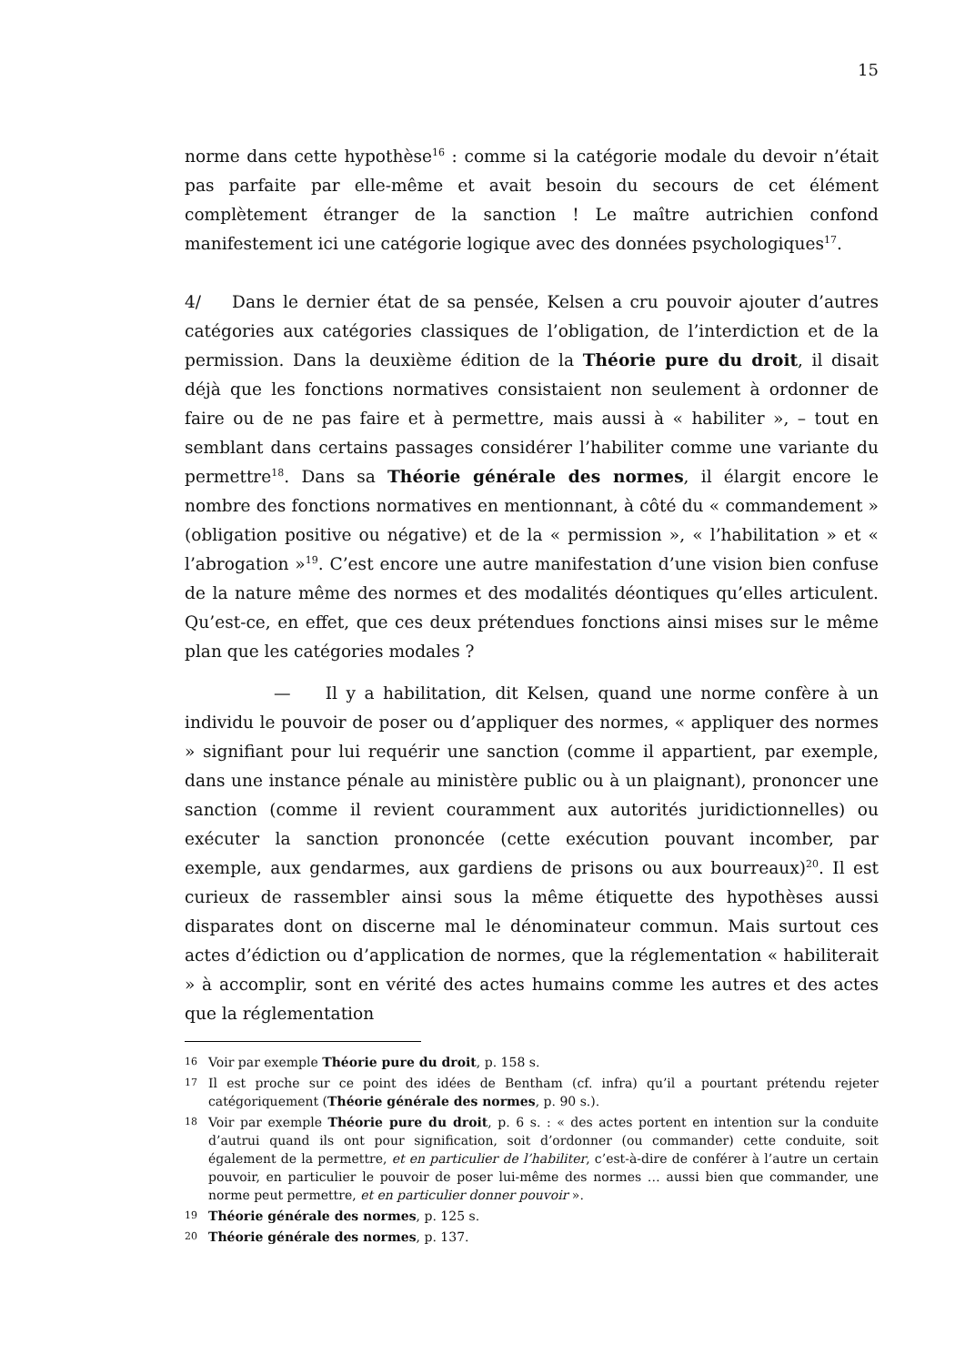15
norme dans cette hypothèse<sup>16</sup> : comme si la catégorie modale du devoir n’était pas parfaite par elle-même et avait besoin du secours de cet élément complètement étranger de la sanction ! Le maître autrichien confond manifestement ici une catégorie logique avec des données psychologiques<sup>17</sup>.
4/ Dans le dernier état de sa pensée, Kelsen a cru pouvoir ajouter d’autres catégories aux catégories classiques de l’obligation, de l’interdiction et de la permission. Dans la deuxième édition de la Théorie pure du droit, il disait déjà que les fonctions normatives consistaient non seulement à ordonner de faire ou de ne pas faire et à permettre, mais aussi à « habiliter », – tout en semblant dans certains passages considérer l’habiliter comme une variante du permettre<sup>18</sup>. Dans sa Théorie générale des normes, il élargit encore le nombre des fonctions normatives en mentionnant, à côté du « commandement » (obligation positive ou négative) et de la « permission », « l’habilitation » et « l’abrogation »<sup>19</sup>. C’est encore une autre manifestation d’une vision bien confuse de la nature même des normes et des modalités déontiques qu’elles articulent. Qu’est-ce, en effet, que ces deux prétendues fonctions ainsi mises sur le même plan que les catégories modales ?
— Il y a habilitation, dit Kelsen, quand une norme confère à un individu le pouvoir de poser ou d’appliquer des normes, « appliquer des normes » signifiant pour lui requérir une sanction (comme il appartient, par exemple, dans une instance pénale au ministère public ou à un plaignant), prononcer une sanction (comme il revient couramment aux autorités juridictionnelles) ou exécuter la sanction prononcée (cette exécution pouvant incomber, par exemple, aux gendarmes, aux gardiens de prisons ou aux bourreaux)<sup>20</sup>. Il est curieux de rassembler ainsi sous la même étiquette des hypothèses aussi disparates dont on discerne mal le dénominateur commun. Mais surtout ces actes d’édiction ou d’application de normes, que la réglementation « habiliterait » à accomplir, sont en vérité des actes humains comme les autres et des actes que la réglementation
16 Voir par exemple Théorie pure du droit, p. 158 s.
17 Il est proche sur ce point des idées de Bentham (cf. infra) qu’il a pourtant prétendu rejeter catégoriquement (Théorie générale des normes, p. 90 s.).
18 Voir par exemple Théorie pure du droit, p. 6 s. : « des actes portent en intention sur la conduite d’autrui quand ils ont pour signification, soit d’ordonner (ou commander) cette conduite, soit également de la permettre, et en particulier de l’habiliter, c’est-à-dire de conférer à l’autre un certain pouvoir, en particulier le pouvoir de poser lui-même des normes … aussi bien que commander, une norme peut permettre, et en particulier donner pouvoir ».
19 Théorie générale des normes, p. 125 s.
20 Théorie générale des normes, p. 137.